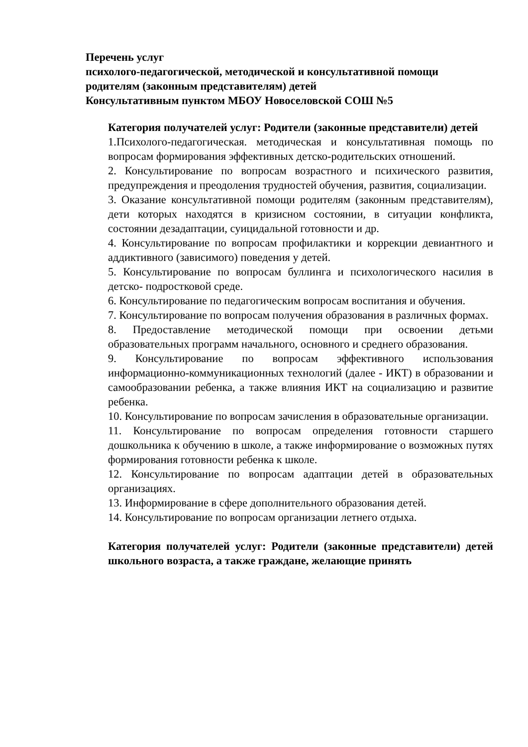Перечень услуг
психолого-педагогической, методической и консультативной помощи
родителям (законным представителям) детей
Консультативным пунктом МБОУ Новоселовской СОШ №5
Категория получателей услуг: Родители (законные представители) детей
1.Психолого-педагогическая. методическая и консультативная помощь по вопросам формирования эффективных детско-родительских отношений.
2. Консультирование по вопросам возрастного и психического развития, предупреждения и преодоления трудностей обучения, развития, социализации.
3. Оказание консультативной помощи родителям (законным представителям), дети которых находятся в кризисном состоянии, в ситуации конфликта, состоянии дезадаптации, суицидальной готовности и др.
4. Консультирование по вопросам профилактики и коррекции девиантного и аддиктивного (зависимого) поведения у детей.
5. Консультирование по вопросам буллинга и психологического насилия в детско- подростковой среде.
6. Консультирование по педагогическим вопросам воспитания и обучения.
7. Консультирование по вопросам получения образования в различных формах.
8. Предоставление методической помощи при освоении детьми образовательных программ начального, основного и среднего образования.
9. Консультирование по вопросам эффективного использования информационно-коммуникационных технологий (далее - ИКТ) в образовании и самообразовании ребенка, а также влияния ИКТ на социализацию и развитие ребенка.
10. Консультирование по вопросам зачисления в образовательные организации.
11. Консультирование по вопросам определения готовности старшего дошкольника к обучению в школе, а также информирование о возможных путях формирования готовности ребенка к школе.
12. Консультирование по вопросам адаптации детей в образовательных организациях.
13. Информирование в сфере дополнительного образования детей.
14. Консультирование по вопросам организации летнего отдыха.
Категория получателей услуг: Родители (законные представители) детей школьного возраста, а также граждане, желающие принять